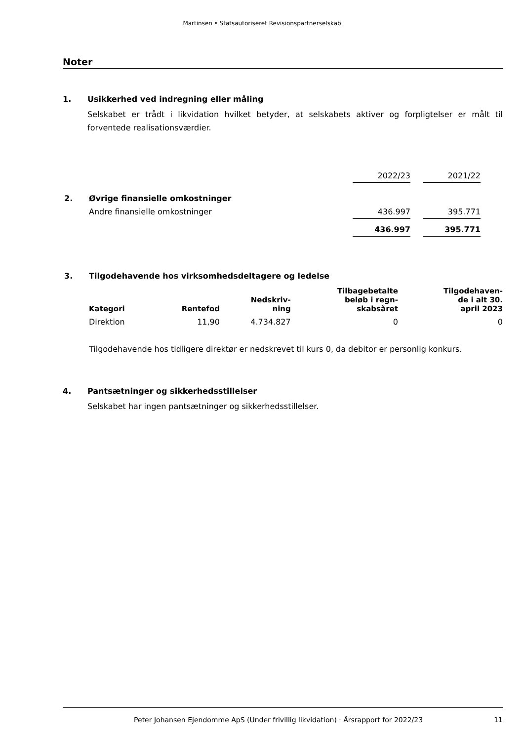Martinsen • Statsautoriseret Revisionspartnerselskab
Noter
1. Usikkerhed ved indregning eller måling
Selskabet er trådt i likvidation hvilket betyder, at selskabets aktiver og forpligtelser er målt til forventede realisationsværdier.
| | | 2022/23 | | 2021/22 |
| 2. | Øvrige finansielle omkostninger | | | |
| | Andre finansielle omkostninger | 436.997 | | 395.771 |
| | | 436.997 | | 395.771 |
3. Tilgodehavende hos virksomhedsdeltagere og ledelse
| Kategori | Rentefod | Nedskriv- ning | Tilbagebetalte beløb i regn- skabsåret | Tilgodehaven- de i alt 30. april 2023 |
| --- | --- | --- | --- | --- |
| Direktion | 11,90 | 4.734.827 | 0 | 0 |
Tilgodehavende hos tidligere direktør er nedskrevet til kurs 0, da debitor er personlig konkurs.
4. Pantsætninger og sikkerhedsstillelser
Selskabet har ingen pantsætninger og sikkerhedsstillelser.
Peter Johansen Ejendomme ApS (Under frivillig likvidation) · Årsrapport for 2022/23 11